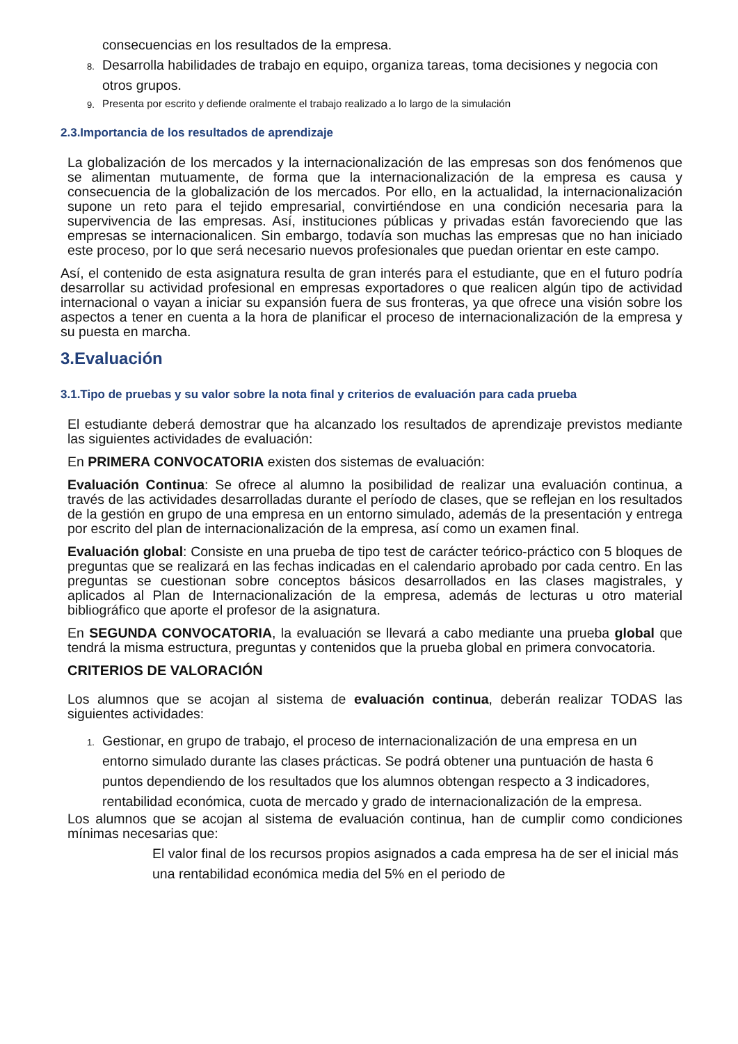consecuencias en los resultados de la empresa.
8. Desarrolla habilidades de trabajo en equipo, organiza tareas, toma decisiones y negocia con otros grupos.
9. Presenta por escrito y defiende oralmente el trabajo realizado a lo largo de la simulación
2.3.Importancia de los resultados de aprendizaje
La globalización de los mercados y la internacionalización de las empresas son dos fenómenos que se alimentan mutuamente, de forma que la internacionalización de la empresa es causa y consecuencia de la globalización de los mercados. Por ello, en la actualidad, la internacionalización supone un reto para el tejido empresarial, convirtiéndose en una condición necesaria para la supervivencia de las empresas. Así, instituciones públicas y privadas están favoreciendo que las empresas se internacionalicen. Sin embargo, todavía son muchas las empresas que no han iniciado este proceso, por lo que será necesario nuevos profesionales que puedan orientar en este campo.
Así, el contenido de esta asignatura resulta de gran interés para el estudiante, que en el futuro podría desarrollar su actividad profesional en empresas exportadores o que realicen algún tipo de actividad internacional o vayan a iniciar su expansión fuera de sus fronteras, ya que ofrece una visión sobre los aspectos a tener en cuenta a la hora de planificar el proceso de internacionalización de la empresa y su puesta en marcha.
3.Evaluación
3.1.Tipo de pruebas y su valor sobre la nota final y criterios de evaluación para cada prueba
El estudiante deberá demostrar que ha alcanzado los resultados de aprendizaje previstos mediante las siguientes actividades de evaluación:
En PRIMERA CONVOCATORIA existen dos sistemas de evaluación:
Evaluación Continua: Se ofrece al alumno la posibilidad de realizar una evaluación continua, a través de las actividades desarrolladas durante el período de clases, que se reflejan en los resultados de la gestión en grupo de una empresa en un entorno simulado, además de la presentación y entrega por escrito del plan de internacionalización de la empresa, así como un examen final.
Evaluación global: Consiste en una prueba de tipo test de carácter teórico-práctico con 5 bloques de preguntas que se realizará en las fechas indicadas en el calendario aprobado por cada centro. En las preguntas se cuestionan sobre conceptos básicos desarrollados en las clases magistrales, y aplicados al Plan de Internacionalización de la empresa, además de lecturas u otro material bibliográfico que aporte el profesor de la asignatura.
En SEGUNDA CONVOCATORIA, la evaluación se llevará a cabo mediante una prueba global que tendrá la misma estructura, preguntas y contenidos que la prueba global en primera convocatoria.
CRITERIOS DE VALORACIÓN
Los alumnos que se acojan al sistema de evaluación continua, deberán realizar TODAS las siguientes actividades:
1. Gestionar, en grupo de trabajo, el proceso de internacionalización de una empresa en un entorno simulado durante las clases prácticas. Se podrá obtener una puntuación de hasta 6 puntos dependiendo de los resultados que los alumnos obtengan respecto a 3 indicadores, rentabilidad económica, cuota de mercado y grado de internacionalización de la empresa.
Los alumnos que se acojan al sistema de evaluación continua, han de cumplir como condiciones mínimas necesarias que:
El valor final de los recursos propios asignados a cada empresa ha de ser el inicial más una rentabilidad económica media del 5% en el periodo de